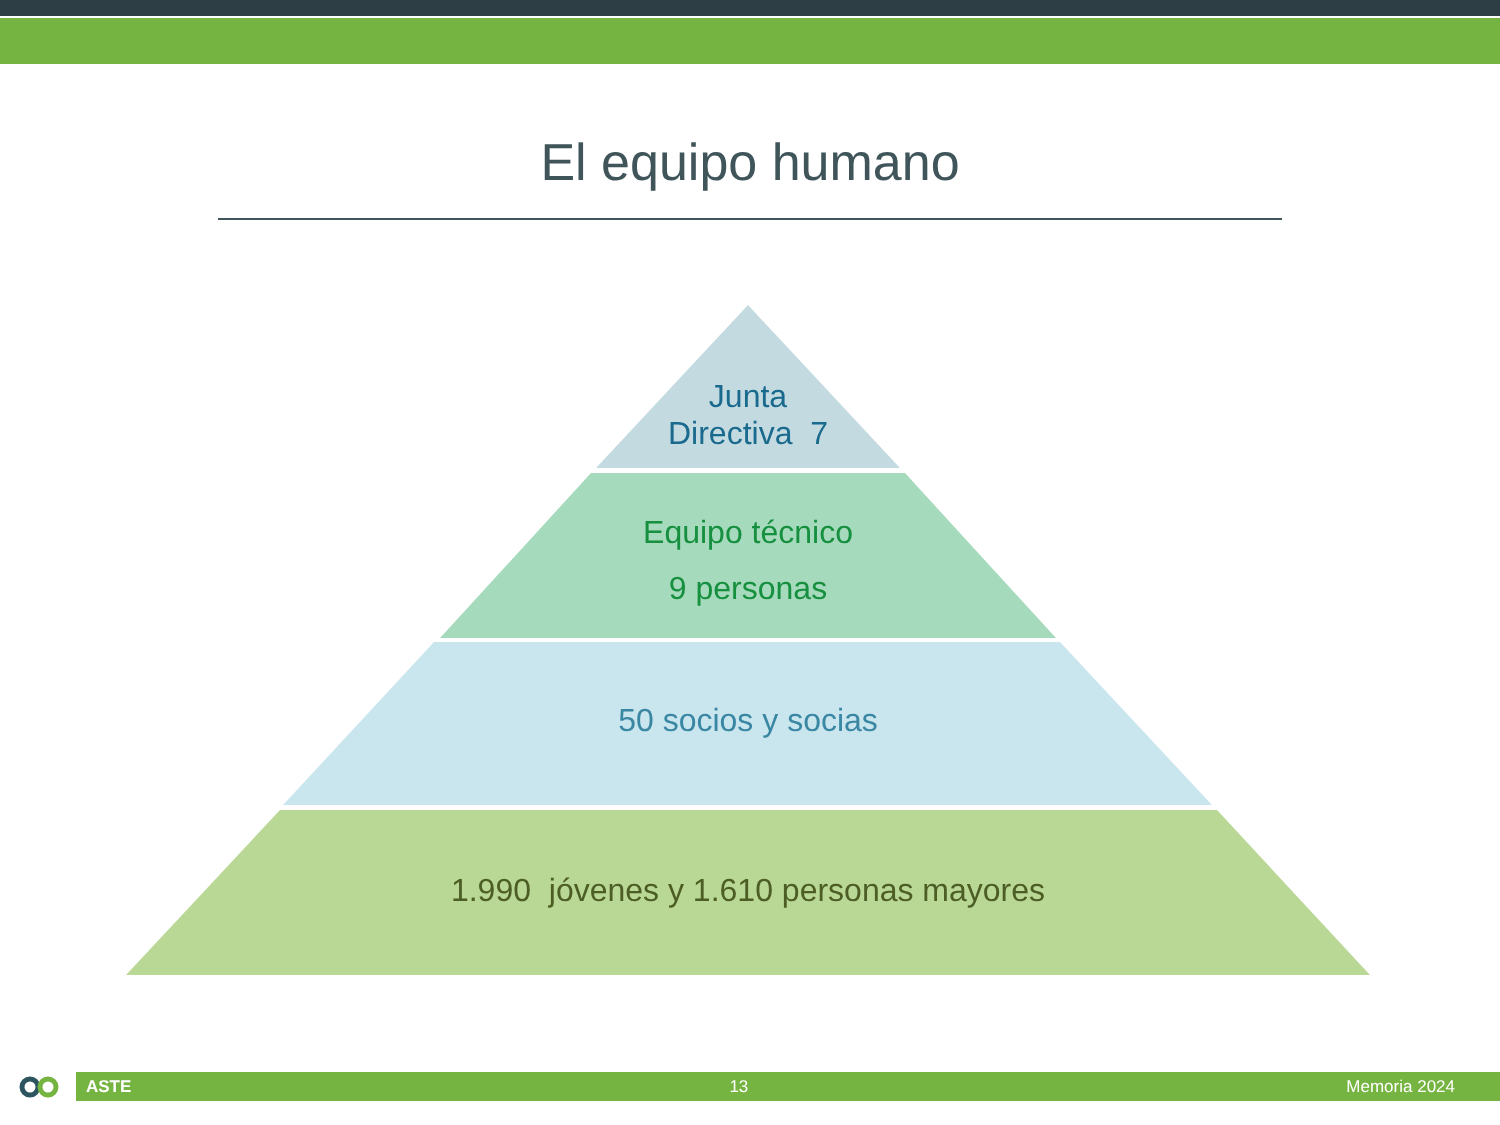El equipo humano
Junta
Directiva 7
Equipo técnico
9 personas
50 socios y socias
1.990 jóvenes y 1.610 personas mayores
ASTE 13 Memoria 2024